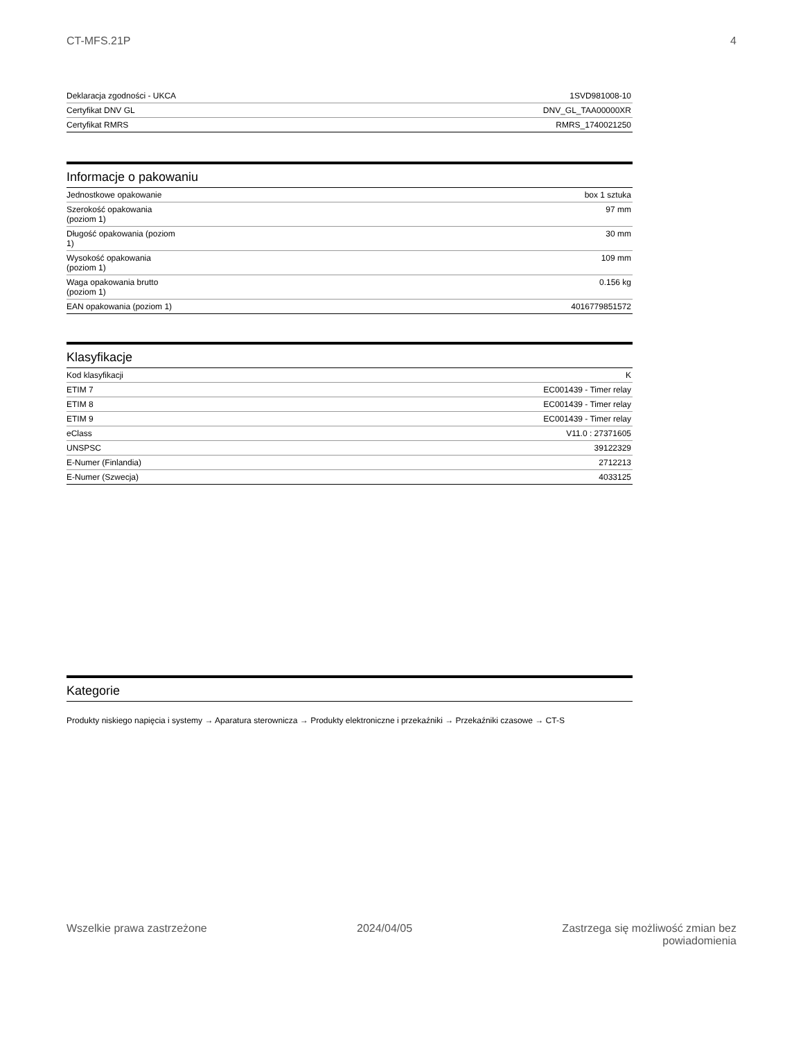CT-MFS.21P 4
| Deklaracja zgodności - UKCA | 1SVD981008-10 |
| Certyfikat DNV GL | DNV_GL_TAA00000XR |
| Certyfikat RMRS | RMRS_1740021250 |
Informacje o pakowaniu
| Jednostkowe opakowanie | box 1 sztuka |
| Szerokość opakowania (poziom 1) | 97 mm |
| Długość opakowania (poziom 1) | 30 mm |
| Wysokość opakowania (poziom 1) | 109 mm |
| Waga opakowania brutto (poziom 1) | 0.156 kg |
| EAN opakowania (poziom 1) | 4016779851572 |
Klasyfikacje
| Kod klasyfikacji | K |
| ETIM 7 | EC001439 - Timer relay |
| ETIM 8 | EC001439 - Timer relay |
| ETIM 9 | EC001439 - Timer relay |
| eClass | V11.0 : 27371605 |
| UNSPSC | 39122329 |
| E-Numer (Finlandia) | 2712213 |
| E-Numer (Szwecja) | 4033125 |
Kategorie
Produkty niskiego napięcia i systemy → Aparatura sterownicza → Produkty elektroniczne i przekaźniki → Przekaźniki czasowe → CT-S
Wszelkie prawa zastrzeżone 2024/04/05 Zastrzega się możliwość zmian bez
powiadomienia